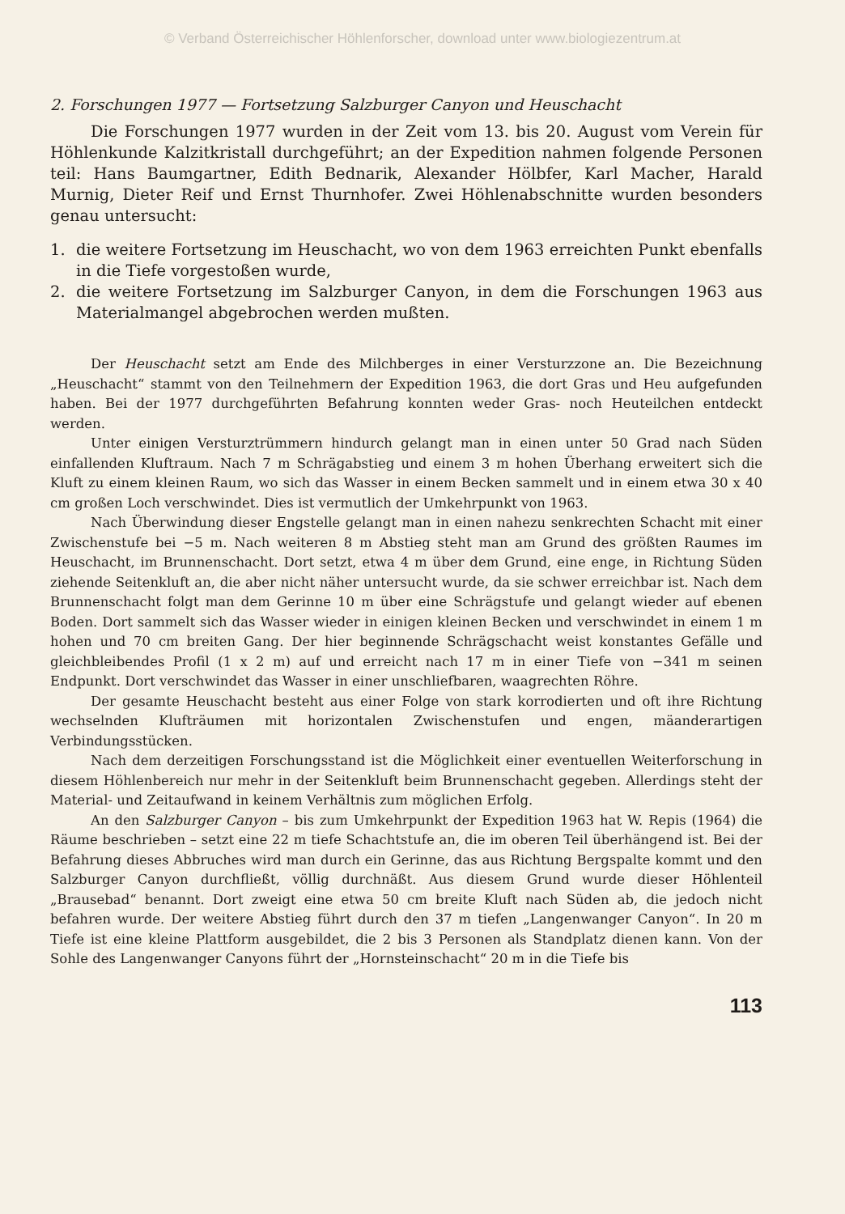© Verband Österreichischer Höhlenforscher, download unter www.biologiezentrum.at
2. Forschungen 1977 — Fortsetzung Salzburger Canyon und Heuschacht
Die Forschungen 1977 wurden in der Zeit vom 13. bis 20. August vom Verein für Höhlenkunde Kalzitkristall durchgeführt; an der Expedition nahmen folgende Personen teil: Hans Baumgartner, Edith Bednarik, Alexander Hölbfer, Karl Macher, Harald Murnig, Dieter Reif und Ernst Thurnhofer. Zwei Höhlenabschnitte wurden besonders genau untersucht:
1. die weitere Fortsetzung im Heuschacht, wo von dem 1963 erreichten Punkt ebenfalls in die Tiefe vorgestoßen wurde,
2. die weitere Fortsetzung im Salzburger Canyon, in dem die Forschungen 1963 aus Materialmangel abgebrochen werden mußten.
Der Heuschacht setzt am Ende des Milchberges in einer Versturzzone an. Die Bezeichnung „Heuschacht“ stammt von den Teilnehmern der Expedition 1963, die dort Gras und Heu aufgefunden haben. Bei der 1977 durchgeführten Befahrung konnten weder Gras- noch Heuteilchen entdeckt werden.
Unter einigen Versturztrümmern hindurch gelangt man in einen unter 50 Grad nach Süden einfallenden Kluftraum. Nach 7 m Schrägabstieg und einem 3 m hohen Überhang erweitert sich die Kluft zu einem kleinen Raum, wo sich das Wasser in einem Becken sammelt und in einem etwa 30 x 40 cm großen Loch verschwindet. Dies ist vermutlich der Umkehrpunkt von 1963.
Nach Überwindung dieser Engstelle gelangt man in einen nahezu senkrechten Schacht mit einer Zwischenstufe bei −5 m. Nach weiteren 8 m Abstieg steht man am Grund des größten Raumes im Heuschacht, im Brunnenschacht. Dort setzt, etwa 4 m über dem Grund, eine enge, in Richtung Süden ziehende Seitenkluft an, die aber nicht näher untersucht wurde, da sie schwer erreichbar ist. Nach dem Brunnenschacht folgt man dem Gerinne 10 m über eine Schrägstufe und gelangt wieder auf ebenen Boden. Dort sammelt sich das Wasser wieder in einigen kleinen Becken und verschwindet in einem 1 m hohen und 70 cm breiten Gang. Der hier beginnende Schrägschacht weist konstantes Gefälle und gleichbleibendes Profil (1 x 2 m) auf und erreicht nach 17 m in einer Tiefe von −341 m seinen Endpunkt. Dort verschwindet das Wasser in einer unschliefbaren, waagrechten Röhre.
Der gesamte Heuschacht besteht aus einer Folge von stark korrodierten und oft ihre Richtung wechselnden Klufträumen mit horizontalen Zwischenstufen und engen, mäanderartigen Verbindungsstücken.
Nach dem derzeitigen Forschungsstand ist die Möglichkeit einer eventuellen Weiterforschung in diesem Höhlenbereich nur mehr in der Seitenkluft beim Brunnenschacht gegeben. Allerdings steht der Material- und Zeitaufwand in keinem Verhältnis zum möglichen Erfolg.
An den Salzburger Canyon – bis zum Umkehrpunkt der Expedition 1963 hat W. Repis (1964) die Räume beschrieben – setzt eine 22 m tiefe Schachtstufe an, die im oberen Teil überhängend ist. Bei der Befahrung dieses Abbruches wird man durch ein Gerinne, das aus Richtung Bergspalte kommt und den Salzburger Canyon durchfließt, völlig durchnäßt. Aus diesem Grund wurde dieser Höhlenteil „Brausebad“ benannt. Dort zweigt eine etwa 50 cm breite Kluft nach Süden ab, die jedoch nicht befahren wurde. Der weitere Abstieg führt durch den 37 m tiefen „Langenwanger Canyon“. In 20 m Tiefe ist eine kleine Plattform ausgebildet, die 2 bis 3 Personen als Standplatz dienen kann. Von der Sohle des Langenwanger Canyons führt der „Hornsteinschacht“ 20 m in die Tiefe bis
113